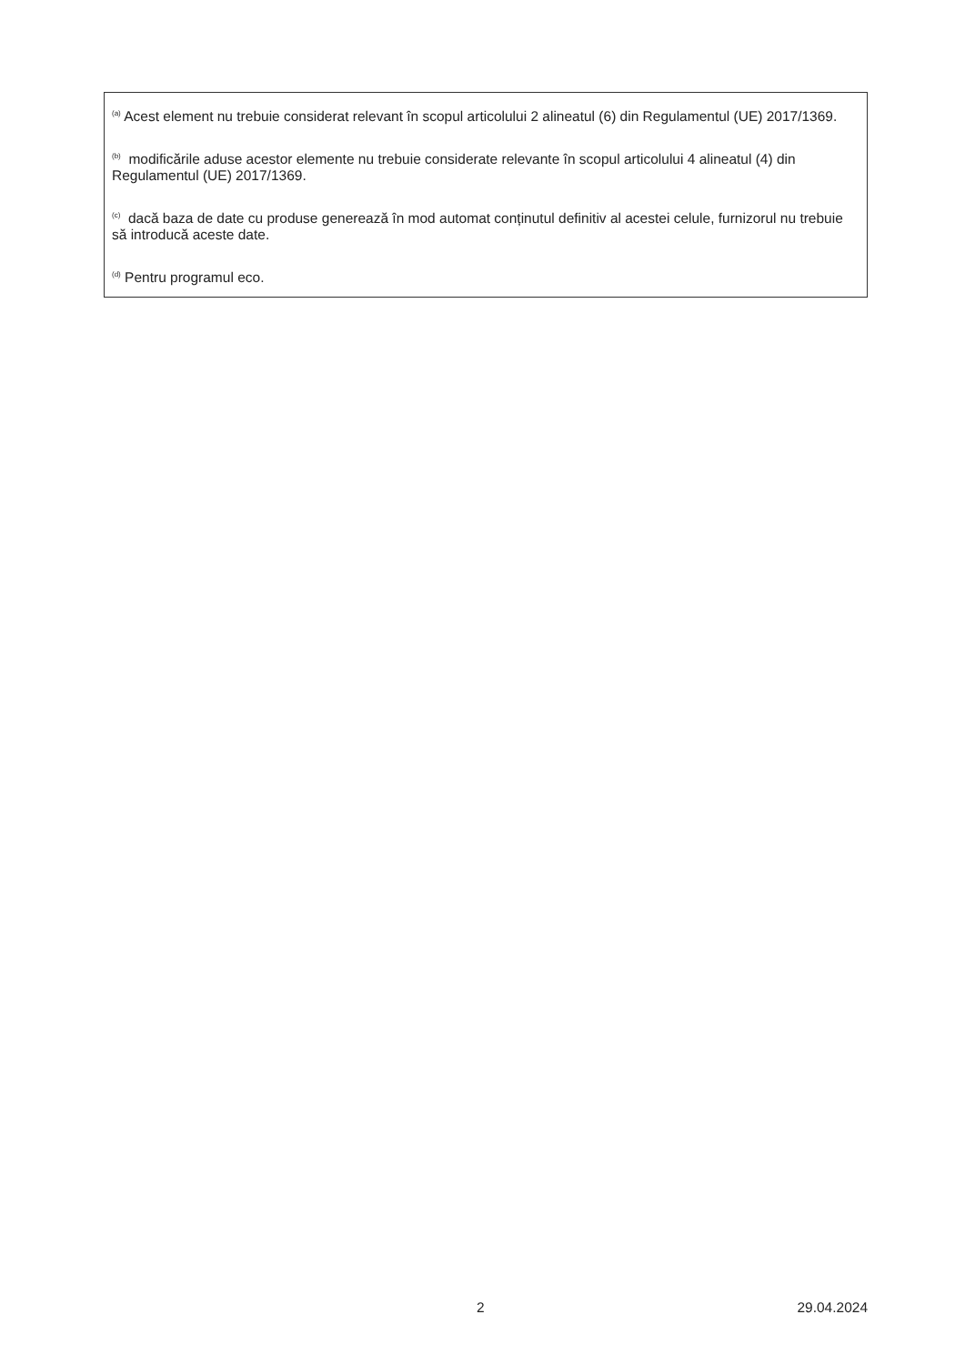<sup>(a)</sup> Acest element nu trebuie considerat relevant în scopul articolului 2 alineatul (6) din Regulamentul (UE) 2017/1369.
<sup>(b)</sup> modificările aduse acestor elemente nu trebuie considerate relevante în scopul articolului 4 alineatul (4) din Regulamentul (UE) 2017/1369.
<sup>(c)</sup> dacă baza de date cu produse generează în mod automat conținutul definitiv al acestei celule, furnizorul nu trebuie să introducă aceste date.
<sup>(d)</sup> Pentru programul eco.
2 29.04.2024